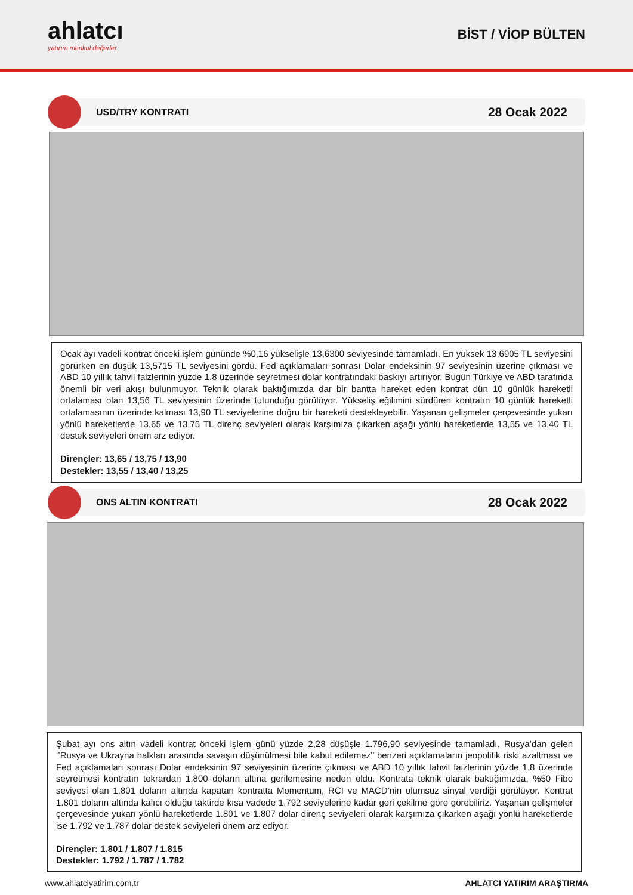ahlatcı
yatırım menkul değerler
BİST / VİOP BÜLTEN
USD/TRY KONTRATI
28 Ocak 2022
Ocak ayı vadeli kontrat önceki işlem gününde %0,16 yükselişle 13,6300 seviyesinde tamamladı. En yüksek 13,6905 TL seviyesini görürken en düşük 13,5715 TL seviyesini gördü. Fed açıklamaları sonrası Dolar endeksinin 97 seviyesinin üzerine çıkması ve ABD 10 yıllık tahvil faizlerinin yüzde 1,8 üzerinde seyretmesi dolar kontratındaki baskıyı artırıyor. Bugün Türkiye ve ABD tarafında önemli bir veri akışı bulunmuyor. Teknik olarak baktığımızda dar bir bantta hareket eden kontrat dün 10 günlük hareketli ortalaması olan 13,56 TL seviyesinin üzerinde tutunduğu görülüyor. Yükseliş eğilimini sürdüren kontratın 10 günlük hareketli ortalamasının üzerinde kalması 13,90 TL seviyelerine doğru bir hareketi destekleyebilir. Yaşanan gelişmeler çerçevesinde yukarı yönlü hareketlerde 13,65 ve 13,75 TL direnç seviyeleri olarak karşımıza çıkarken aşağı yönlü hareketlerde 13,55 ve 13,40 TL destek seviyeleri önem arz ediyor.
Dirençler: 13,65 / 13,75 / 13,90
Destekler: 13,55 / 13,40 / 13,25
ONS ALTIN KONTRATI
28 Ocak 2022
Şubat ayı ons altın vadeli kontrat önceki işlem günü yüzde 2,28 düşüşle 1.796,90 seviyesinde tamamladı. Rusya’dan gelen ‘’Rusya ve Ukrayna halkları arasında savaşın düşünülmesi bile kabul edilemez’’ benzeri açıklamaların jeopolitik riski azaltması ve Fed açıklamaları sonrası Dolar endeksinin 97 seviyesinin üzerine çıkması ve ABD 10 yıllık tahvil faizlerinin yüzde 1,8 üzerinde seyretmesi kontratın tekrardan 1.800 doların altına gerilemesine neden oldu. Kontrata teknik olarak baktığımızda, %50 Fibo seviyesi olan 1.801 doların altında kapatan kontratta Momentum, RCI ve MACD’nin olumsuz sinyal verdiği görülüyor. Kontrat 1.801 doların altında kalıcı olduğu taktirde kısa vadede 1.792 seviyelerine kadar geri çekilme göre görebiliriz. Yaşanan gelişmeler çerçevesinde yukarı yönlü hareketlerde 1.801 ve 1.807 dolar direnç seviyeleri olarak karşımıza çıkarken aşağı yönlü hareketlerde ise 1.792 ve 1.787 dolar destek seviyeleri önem arz ediyor.
Dirençler: 1.801 / 1.807 / 1.815
Destekler: 1.792 / 1.787 / 1.782
www.ahlatciyatirim.com.tr AHLATCI YATIRIM ARAŞTIRMA